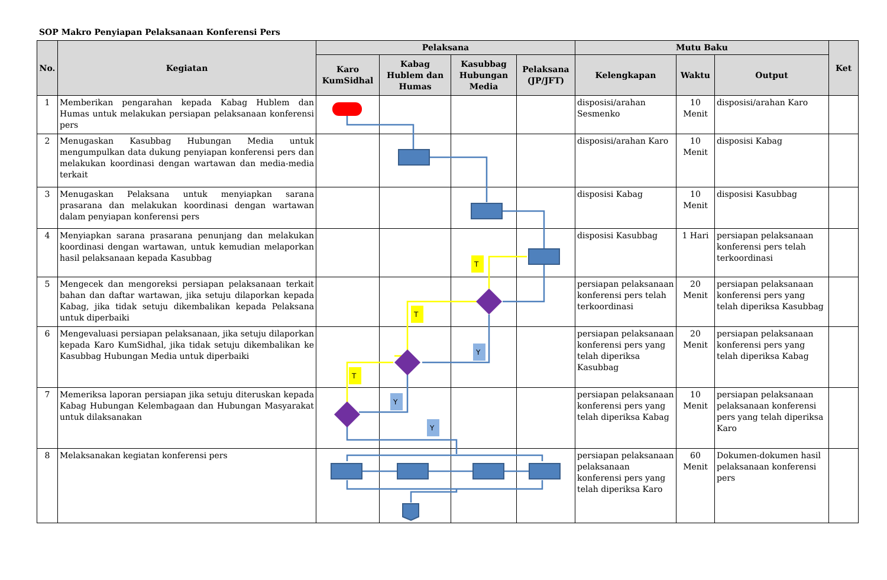SOP Makro Penyiapan Pelaksanaan Konferensi Pers
| No. | Kegiatan | Pelaksana | | | | Mutu Baku | | | Ket |
| --- | --- | --- | --- | --- | --- | --- | --- | --- | --- |
| | | Karo KumSidhal | Kabag Hublem dan Humas | Kasubbag Hubungan Media | Pelaksana (JP/JFT) | Kelengkapan | Waktu | Output | |
| 1 | Memberikan pengarahan kepada Kabag Hublem dan Humas untuk melakukan persiapan pelaksanaan konferensi pers | | | | | disposisi/arahan Sesmenko | 10 Menit | disposisi/arahan Karo | |
| 2 | Menugaskan Kasubbag Hubungan Media untuk mengumpulkan data dukung penyiapan konferensi pers dan melakukan koordinasi dengan wartawan dan media-media terkait | | | | | disposisi/arahan Karo | 10 Menit | disposisi Kabag | |
| 3 | Menugaskan Pelaksana untuk menyiapkan sarana prasarana dan melakukan koordinasi dengan wartawan dalam penyiapan konferensi pers | | | | | disposisi Kabag | 10 Menit | disposisi Kasubbag | |
| 4 | Menyiapkan sarana prasarana penunjang dan melakukan koordinasi dengan wartawan, untuk kemudian melaporkan hasil pelaksanaan kepada Kasubbag | | | | | disposisi Kasubbag | 1 Hari | persiapan pelaksanaan konferensi pers telah terkoordinasi | |
| 5 | Mengecek dan mengoreksi persiapan pelaksanaan terkait bahan dan daftar wartawan, jika setuju dilaporkan kepada Kabag, jika tidak setuju dikembalikan kepada Pelaksana untuk diperbaiki | | | | | persiapan pelaksanaan konferensi pers telah terkoordinasi | 20 Menit | persiapan pelaksanaan konferensi pers yang telah diperiksa Kasubbag | |
| 6 | Mengevaluasi persiapan pelaksanaan, jika setuju dilaporkan kepada Karo KumSidhal, jika tidak setuju dikembalikan ke Kasubbag Hubungan Media untuk diperbaiki | | | | | persiapan pelaksanaan konferensi pers yang telah diperiksa Kasubbag | 20 Menit | persiapan pelaksanaan konferensi pers yang telah diperiksa Kabag | |
| 7 | Memeriksa laporan persiapan jika setuju diteruskan kepada Kabag Hubungan Kelembagaan dan Hubungan Masyarakat untuk dilaksanakan | | | | | persiapan pelaksanaan konferensi pers yang telah diperiksa Kabag | 10 Menit | persiapan pelaksanaan pelaksanaan konferensi pers yang telah diperiksa Karo | |
| 8 | Melaksanakan kegiatan konferensi pers | | | | | persiapan pelaksanaan pelaksanaan konferensi pers yang telah diperiksa Karo | 60 Menit | Dokumen-dokumen hasil pelaksanaan konferensi pers | |
T
T
T
Y
Y
Y